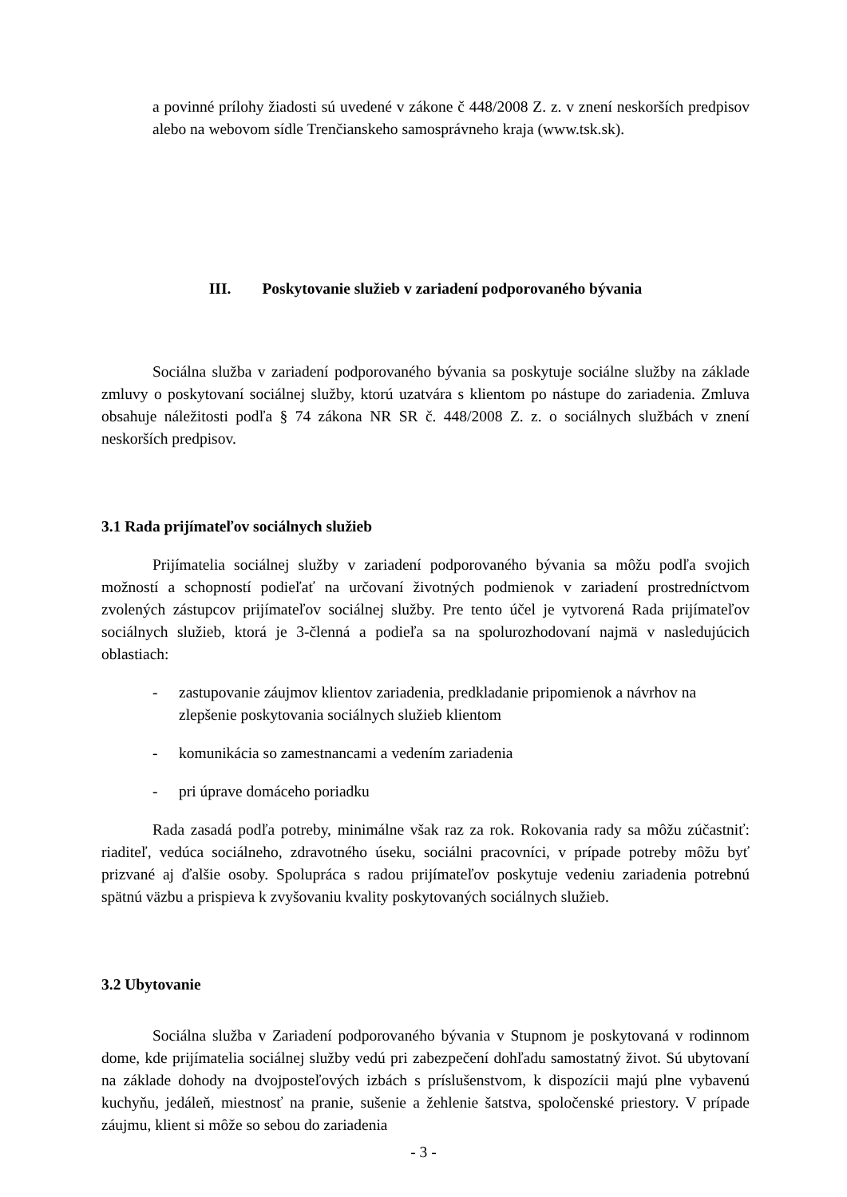a povinné prílohy žiadosti sú uvedené v zákone č 448/2008 Z. z. v znení neskorších predpisov alebo na webovom sídle Trenčianskeho samosprávneho kraja (www.tsk.sk).
III. Poskytovanie služieb v zariadení podporovaného bývania
Sociálna služba v zariadení podporovaného bývania sa poskytuje sociálne služby na základe zmluvy o poskytovaní sociálnej služby, ktorú uzatvára s klientom po nástupe do zariadenia. Zmluva obsahuje náležitosti podľa § 74 zákona NR SR č. 448/2008 Z. z. o sociálnych službách v znení neskorších predpisov.
3.1 Rada prijímateľov sociálnych služieb
Prijímatelia sociálnej služby v zariadení podporovaného bývania sa môžu podľa svojich možností a schopností podieľať na určovaní životných podmienok v zariadení prostredníctvom zvolených zástupcov prijímateľov sociálnej služby. Pre tento účel je vytvorená Rada prijímateľov sociálnych služieb, ktorá je 3-členná a podieľa sa na spolurozhodovaní najmä v nasledujúcich oblastiach:
- zastupovanie záujmov klientov zariadenia, predkladanie pripomienok a návrhov na zlepšenie poskytovania sociálnych služieb klientom
- komunikácia so zamestnancami a vedením zariadenia
- pri úprave domáceho poriadku
Rada zasadá podľa potreby, minimálne však raz za rok. Rokovania rady sa môžu zúčastniť: riaditeľ, vedúca sociálneho, zdravotného úseku, sociálni pracovníci, v prípade potreby môžu byť prizvané aj ďalšie osoby. Spolupráca s radou prijímateľov poskytuje vedeniu zariadenia potrebnú spätnú väzbu a prispieva k zvyšovaniu kvality poskytovaných sociálnych služieb.
3.2 Ubytovanie
Sociálna služba v Zariadení podporovaného bývania v Stupnom je poskytovaná v rodinnom dome, kde prijímatelia sociálnej služby vedú pri zabezpečení dohľadu samostatný život. Sú ubytovaní na základe dohody na dvojposteľových izbách s príslušenstvom, k dispozícii majú plne vybavenú kuchyňu, jedáleň, miestnosť na pranie, sušenie a žehlenie šatstva, spoločenské priestory. V prípade záujmu, klient si môže so sebou do zariadenia
- 3 -